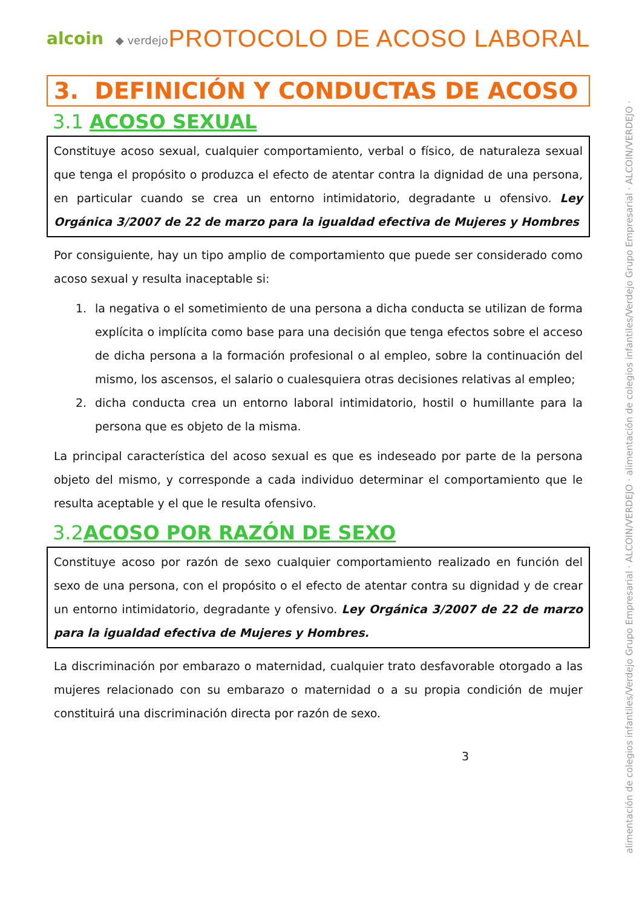alcoin ◆ verdejo
PROTOCOLO DE ACOSO LABORAL
3. DEFINICIÓN Y CONDUCTAS DE ACOSO
3.1 ACOSO SEXUAL
Constituye acoso sexual, cualquier comportamiento, verbal o físico, de naturaleza sexual que tenga el propósito o produzca el efecto de atentar contra la dignidad de una persona, en particular cuando se crea un entorno intimidatorio, degradante u ofensivo. Ley Orgánica 3/2007 de 22 de marzo para la igualdad efectiva de Mujeres y Hombres
Por consiguiente, hay un tipo amplio de comportamiento que puede ser considerado como acoso sexual y resulta inaceptable si:
1. la negativa o el sometimiento de una persona a dicha conducta se utilizan de forma explícita o implícita como base para una decisión que tenga efectos sobre el acceso de dicha persona a la formación profesional o al empleo, sobre la continuación del mismo, los ascensos, el salario o cualesquiera otras decisiones relativas al empleo;
2. dicha conducta crea un entorno laboral intimidatorio, hostil o humillante para la persona que es objeto de la misma.
La principal característica del acoso sexual es que es indeseado por parte de la persona objeto del mismo, y corresponde a cada individuo determinar el comportamiento que le resulta aceptable y el que le resulta ofensivo.
3.2ACOSO POR RAZÓN DE SEXO
Constituye acoso por razón de sexo cualquier comportamiento realizado en función del sexo de una persona, con el propósito o el efecto de atentar contra su dignidad y de crear un entorno intimidatorio, degradante y ofensivo. Ley Orgánica 3/2007 de 22 de marzo para la igualdad efectiva de Mujeres y Hombres.
La discriminación por embarazo o maternidad, cualquier trato desfavorable otorgado a las mujeres relacionado con su embarazo o maternidad o a su propia condición de mujer constituirá una discriminación directa por razón de sexo.
3
alimentación de colegios infantiles/Verdejo Grupo Empresarial · ALCOIN/VERDEJO · alimentación de colegios infantiles/Verdejo Grupo Empresarial · ALCOIN/VERDEJO ·